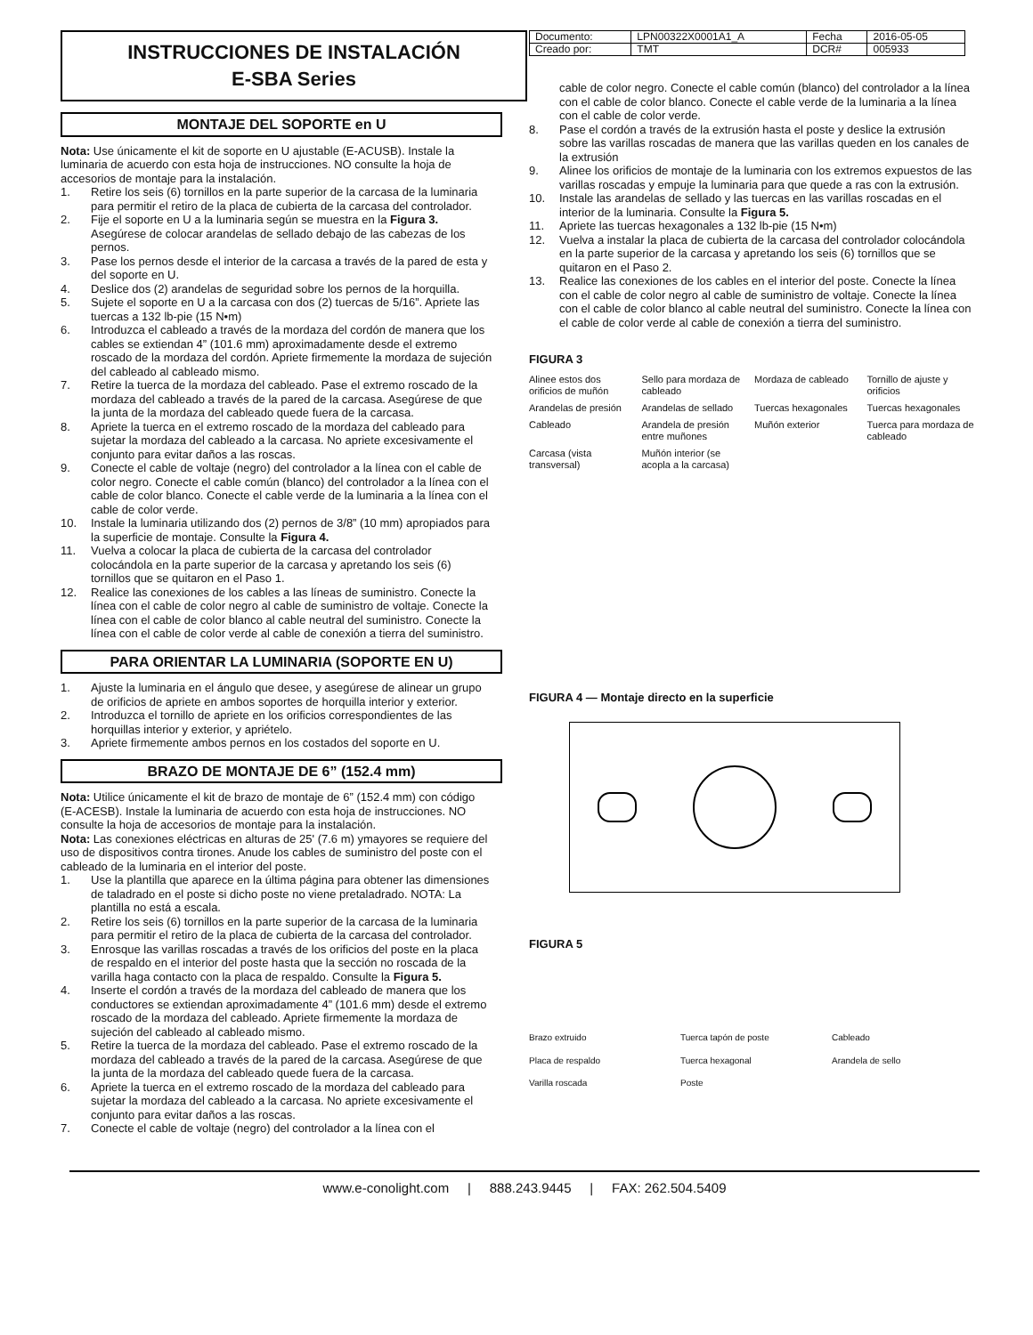INSTRUCCIONES DE INSTALACIÓN
E-SBA Series
MONTAJE DEL SOPORTE en U
Nota: Use únicamente el kit de soporte en U ajustable (E-ACUSB). Instale la luminaria de acuerdo con esta hoja de instrucciones. NO consulte la hoja de accesorios de montaje para la instalación.
1. Retire los seis (6) tornillos en la parte superior de la carcasa de la luminaria para permitir el retiro de la placa de cubierta de la carcasa del controlador.
2. Fije el soporte en U a la luminaria según se muestra en la Figura 3. Asegúrese de colocar arandelas de sellado debajo de las cabezas de los pernos.
3. Pase los pernos desde el interior de la carcasa a través de la pared de esta y del soporte en U.
4. Deslice dos (2) arandelas de seguridad sobre los pernos de la horquilla.
5. Sujete el soporte en U a la carcasa con dos (2) tuercas de 5/16”. Apriete las tuercas a 132 lb-pie (15 N•m)
6. Introduzca el cableado a través de la mordaza del cordón de manera que los cables se extiendan 4” (101.6 mm) aproximadamente desde el extremo roscado de la mordaza del cordón. Apriete firmemente la mordaza de sujeción del cableado al cableado mismo.
7. Retire la tuerca de la mordaza del cableado. Pase el extremo roscado de la mordaza del cableado a través de la pared de la carcasa. Asegúrese de que la junta de la mordaza del cableado quede fuera de la carcasa.
8. Apriete la tuerca en el extremo roscado de la mordaza del cableado para sujetar la mordaza del cableado a la carcasa. No apriete excesivamente el conjunto para evitar daños a las roscas.
9. Conecte el cable de voltaje (negro) del controlador a la línea con el cable de color negro. Conecte el cable común (blanco) del controlador a la línea con el cable de color blanco. Conecte el cable verde de la luminaria a la línea con el cable de color verde.
10. Instale la luminaria utilizando dos (2) pernos de 3/8” (10 mm) apropiados para la superficie de montaje. Consulte la Figura 4.
11. Vuelva a colocar la placa de cubierta de la carcasa del controlador colocándola en la parte superior de la carcasa y apretando los seis (6) tornillos que se quitaron en el Paso 1.
12. Realice las conexiones de los cables a las líneas de suministro. Conecte la línea con el cable de color negro al cable de suministro de voltaje. Conecte la línea con el cable de color blanco al cable neutral del suministro. Conecte la línea con el cable de color verde al cable de conexión a tierra del suministro.
PARA ORIENTAR LA LUMINARIA (SOPORTE EN U)
1. Ajuste la luminaria en el ángulo que desee, y asegúrese de alinear un grupo de orificios de apriete en ambos soportes de horquilla interior y exterior.
2. Introduzca el tornillo de apriete en los orificios correspondientes de las horquillas interior y exterior, y apriételo.
3. Apriete firmemente ambos pernos en los costados del soporte en U.
BRAZO DE MONTAJE DE 6” (152.4 mm)
Nota: Utilice únicamente el kit de brazo de montaje de 6” (152.4 mm) con código (E-ACESB). Instale la luminaria de acuerdo con esta hoja de instrucciones. NO consulte la hoja de accesorios de montaje para la instalación.
Nota: Las conexiones eléctricas en alturas de 25' (7.6 m) ymayores se requiere del uso de dispositivos contra tirones. Anude los cables de suministro del poste con el cableado de la luminaria en el interior del poste.
1. Use la plantilla que aparece en la última página para obtener las dimensiones de taladrado en el poste si dicho poste no viene pretaladrado. NOTA: La plantilla no está a escala.
2. Retire los seis (6) tornillos en la parte superior de la carcasa de la luminaria para permitir el retiro de la placa de cubierta de la carcasa del controlador.
3. Enrosque las varillas roscadas a través de los orificios del poste en la placa de respaldo en el interior del poste hasta que la sección no roscada de la varilla haga contacto con la placa de respaldo. Consulte la Figura 5.
4. Inserte el cordón a través de la mordaza del cableado de manera que los conductores se extiendan aproximadamente 4” (101.6 mm) desde el extremo roscado de la mordaza del cableado. Apriete firmemente la mordaza de sujeción del cableado al cableado mismo.
5. Retire la tuerca de la mordaza del cableado. Pase el extremo roscado de la mordaza del cableado a través de la pared de la carcasa. Asegúrese de que la junta de la mordaza del cableado quede fuera de la carcasa.
6. Apriete la tuerca en el extremo roscado de la mordaza del cableado para sujetar la mordaza del cableado a la carcasa. No apriete excesivamente el conjunto para evitar daños a las roscas.
7. Conecte el cable de voltaje (negro) del controlador a la línea con el
| Documento: | LPN00322X0001A1_A | Fecha | 2016-05-05 |
| Creado por: | TMT | DCR# | 005933 |
cable de color negro. Conecte el cable común (blanco) del controlador a la línea con el cable de color blanco. Conecte el cable verde de la luminaria a la línea con el cable de color verde.
8. Pase el cordón a través de la extrusión hasta el poste y deslice la extrusión sobre las varillas roscadas de manera que las varillas queden en los canales de la extrusión
9. Alinee los orificios de montaje de la luminaria con los extremos expuestos de las varillas roscadas y empuje la luminaria para que quede a ras con la extrusión.
10. Instale las arandelas de sellado y las tuercas en las varillas roscadas en el interior de la luminaria. Consulte la Figura 5.
11. Apriete las tuercas hexagonales a 132 lb-pie (15 N•m)
12. Vuelva a instalar la placa de cubierta de la carcasa del controlador colocándola en la parte superior de la carcasa y apretando los seis (6) tornillos que se quitaron en el Paso 2.
13. Realice las conexiones de los cables en el interior del poste. Conecte la línea con el cable de color negro al cable de suministro de voltaje. Conecte la línea con el cable de color blanco al cable neutral del suministro. Conecte la línea con el cable de color verde al cable de conexión a tierra del suministro.
FIGURA 3
Alinee estos dos orificios de muñón Sello para mordaza de cableado Mordaza de cableado Tornillo de ajuste y orificios Arandelas de presión Arandelas de sellado Tuercas hexagonales Tuercas hexagonales Cableado Arandela de presión entre muñones Muñón exterior Tuerca para mordaza de cableado Carcasa (vista transversal) Muñón interior (se acopla a la carcasa)
FIGURA 4 — Montaje directo en la superficie
FIGURA 5
Brazo extruido Tuerca tapón de poste Cableado Placa de respaldo Tuerca hexagonal Arandela de sello Varilla roscada Poste
www.e-conolight.com | 888.243.9445 | FAX: 262.504.5409